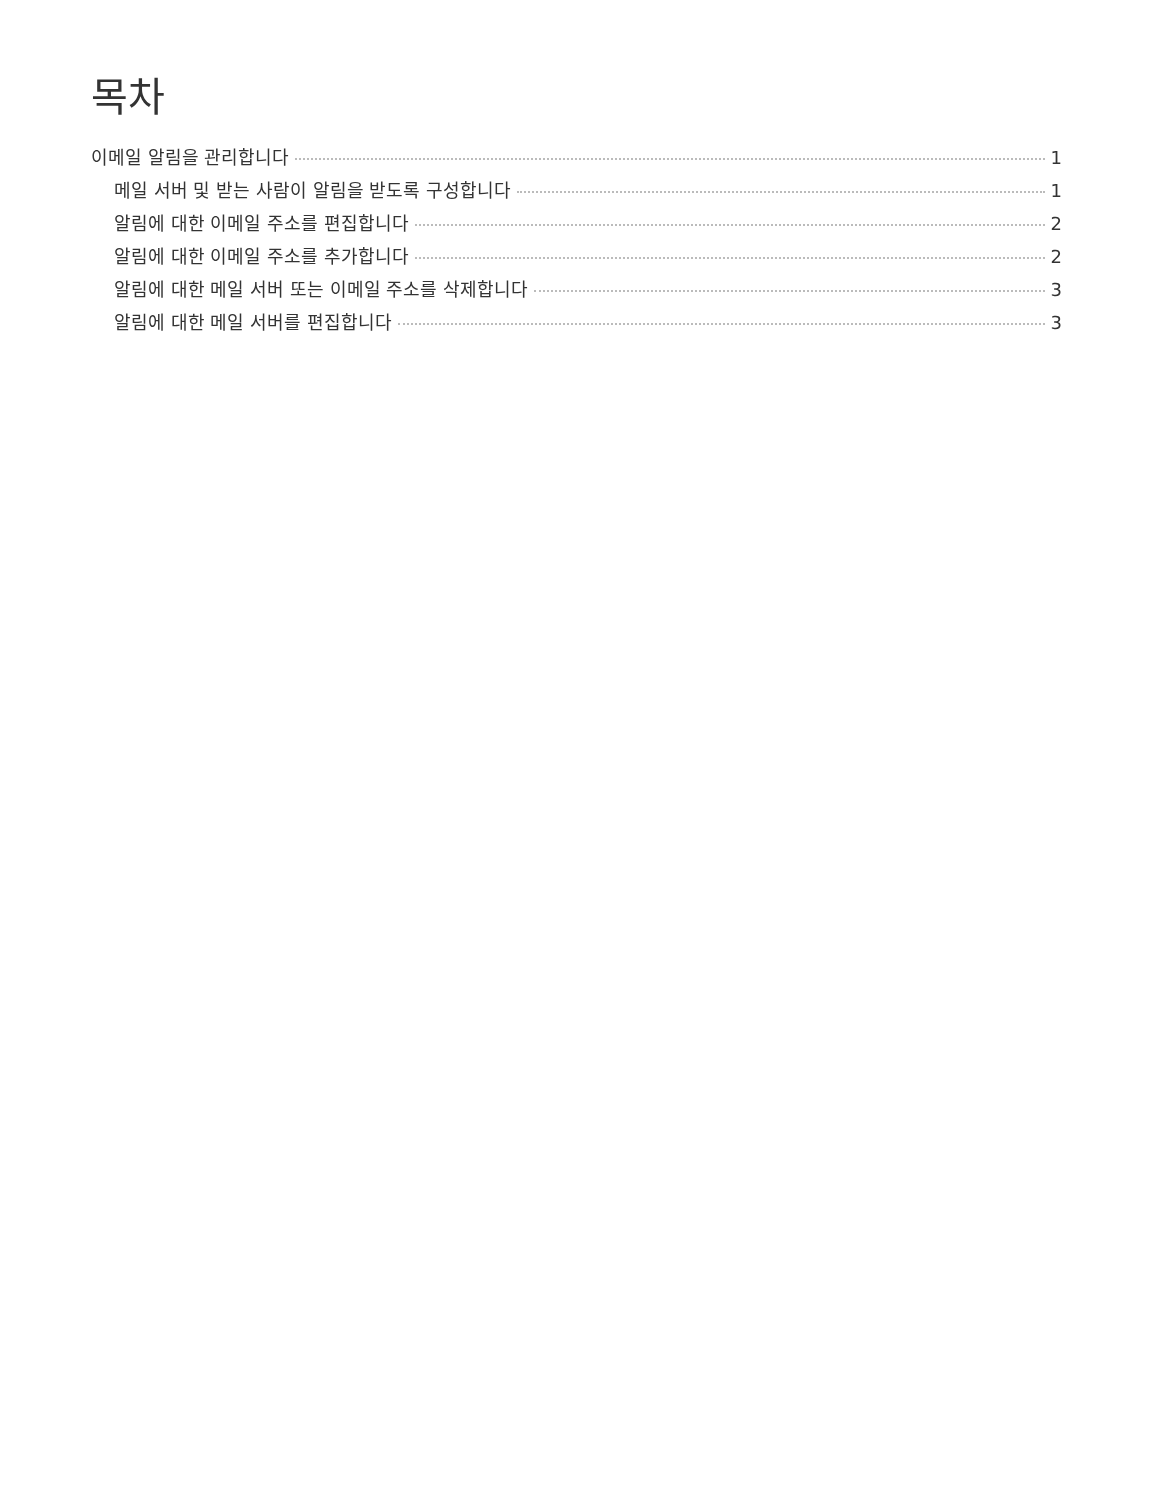목차
이메일 알림을 관리합니다 1
메일 서버 및 받는 사람이 알림을 받도록 구성합니다 1
알림에 대한 이메일 주소를 편집합니다 2
알림에 대한 이메일 주소를 추가합니다 2
알림에 대한 메일 서버 또는 이메일 주소를 삭제합니다 3
알림에 대한 메일 서버를 편집합니다 3